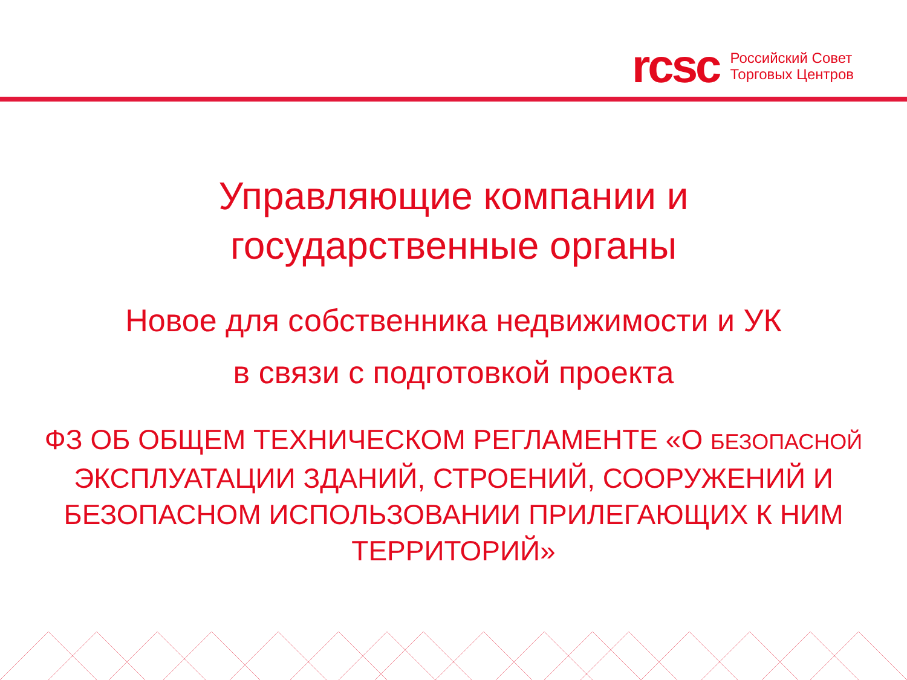rcsc
Российский Совет
Торговых Центров
Управляющие компании и
государственные органы
Новое для собственника недвижимости и УК
в связи с подготовкой проекта
ФЗ ОБ ОБЩЕМ ТЕХНИЧЕСКОМ РЕГЛАМЕНТЕ «О БЕЗОПАСНОЙ ЭКСПЛУАТАЦИИ ЗДАНИЙ, СТРОЕНИЙ, СООРУЖЕНИЙ И БЕЗОПАСНОМ ИСПОЛЬЗОВАНИИ ПРИЛЕГАЮЩИХ К НИМ ТЕРРИТОРИЙ»